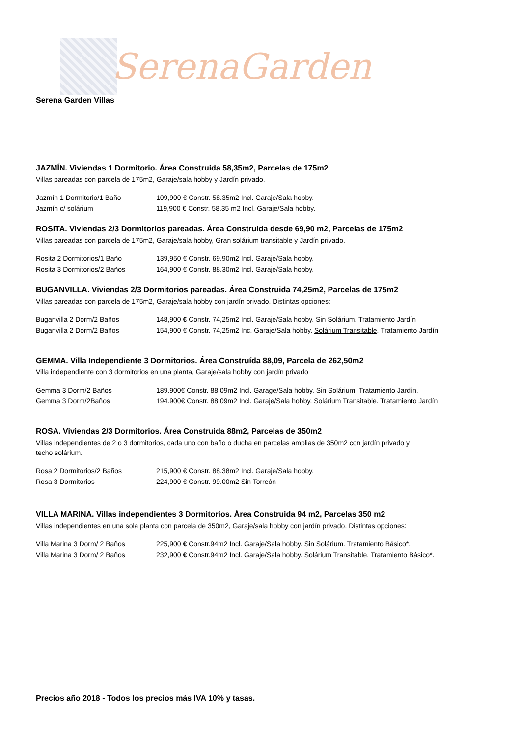SerenaGarden
Serena Garden Villas
JAZMÍN. Viviendas 1 Dormitorio. Área Construida 58,35m2, Parcelas de 175m2
Villas pareadas con parcela de 175m2, Garaje/sala hobby y Jardín privado.
Jazmín 1 Dormitorio/1 Baño 109,900 € Constr. 58.35m2 Incl. Garaje/Sala hobby.
Jazmín c/ solárium 119,900 € Constr. 58.35 m2 Incl. Garaje/Sala hobby.
ROSITA. Viviendas 2/3 Dormitorios pareadas. Área Construida desde 69,90 m2, Parcelas de 175m2
Villas pareadas con parcela de 175m2, Garaje/sala hobby, Gran solárium transitable y Jardín privado.
Rosita 2 Dormitorios/1 Baño 139,950 € Constr. 69.90m2 Incl. Garaje/Sala hobby.
Rosita 3 Dormitorios/2 Baños 164,900 € Constr. 88.30m2 Incl. Garaje/Sala hobby.
BUGANVILLA. Viviendas 2/3 Dormitorios pareadas. Área Construida 74,25m2, Parcelas de 175m2
Villas pareadas con parcela de 175m2, Garaje/sala hobby con jardín privado. Distintas opciones:
Buganvilla 2 Dorm/2 Baños 148,900 € Constr. 74,25m2 Incl. Garaje/Sala hobby. Sin Solárium. Tratamiento Jardín
Buganvilla 2 Dorm/2 Baños 154,900 € Constr. 74,25m2 Inc. Garaje/Sala hobby. Solárium Transitable. Tratamiento Jardín.
GEMMA. Villa Independiente 3 Dormitorios. Área Construída 88,09, Parcela de 262,50m2
Villa independiente con 3 dormitorios en una planta, Garaje/sala hobby con jardín privado
Gemma 3 Dorm/2 Baños 189.900€ Constr. 88,09m2 Incl. Garage/Sala hobby. Sin Solárium. Tratamiento Jardín.
Gemma 3 Dorm/2Baños 194.900€ Constr. 88,09m2 Incl. Garaje/Sala hobby. Solárium Transitable. Tratamiento Jardín
ROSA. Viviendas 2/3 Dormitorios. Área Construida 88m2, Parcelas de 350m2
Villas independientes de 2 o 3 dormitorios, cada uno con baño o ducha en parcelas amplias de 350m2 con jardín privado y
techo solárium.
Rosa 2 Dormitorios/2 Baños 215,900 € Constr. 88.38m2 Incl. Garaje/Sala hobby.
Rosa 3 Dormitorios 224,900 € Constr. 99.00m2 Sin Torreón
VILLA MARINA. Villas independientes 3 Dormitorios. Área Construida 94 m2, Parcelas 350 m2
Villas independientes en una sola planta con parcela de 350m2, Garaje/sala hobby con jardín privado. Distintas opciones:
Villa Marina 3 Dorm/ 2 Baños 225,900 € Constr.94m2 Incl. Garaje/Sala hobby. Sin Solárium. Tratamiento Básico*.
Villa Marina 3 Dorm/ 2 Baños 232,900 € Constr.94m2 Incl. Garaje/Sala hobby. Solárium Transitable. Tratamiento Básico*.
Precios año 2018 - Todos los precios más IVA 10% y tasas.